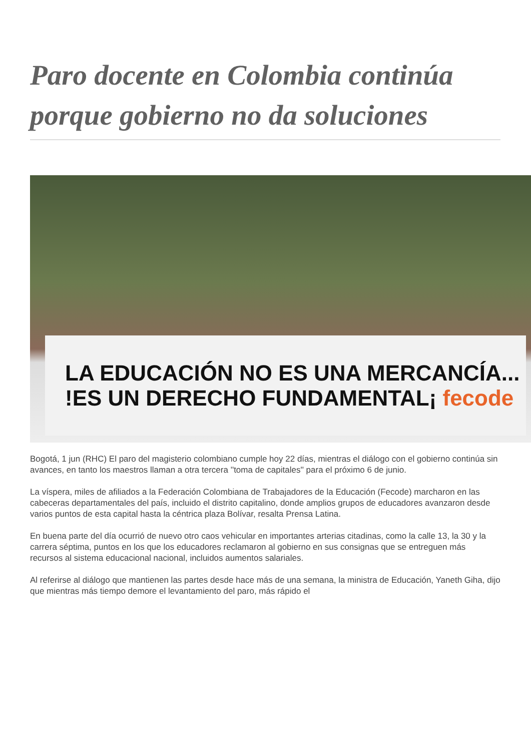Paro docente en Colombia continúa porque gobierno no da soluciones
LA EDUCACIÓN NO ES UNA MERCANCÍA...
!ES UN DERECHO FUNDAMENTAL¡ fecode
Bogotá, 1 jun (RHC) El paro del magisterio colombiano cumple hoy 22 días, mientras el diálogo con el gobierno continúa sin avances, en tanto los maestros llaman a otra tercera ''toma de capitales'' para el próximo 6 de junio.
La víspera, miles de afiliados a la Federación Colombiana de Trabajadores de la Educación (Fecode) marcharon en las cabeceras departamentales del país, incluido el distrito capitalino, donde amplios grupos de educadores avanzaron desde varios puntos de esta capital hasta la céntrica plaza Bolívar, resalta Prensa Latina.
En buena parte del día ocurrió de nuevo otro caos vehicular en importantes arterias citadinas, como la calle 13, la 30 y la carrera séptima, puntos en los que los educadores reclamaron al gobierno en sus consignas que se entreguen más recursos al sistema educacional nacional, incluidos aumentos salariales.
Al referirse al diálogo que mantienen las partes desde hace más de una semana, la ministra de Educación, Yaneth Giha, dijo que mientras más tiempo demore el levantamiento del paro, más rápido el